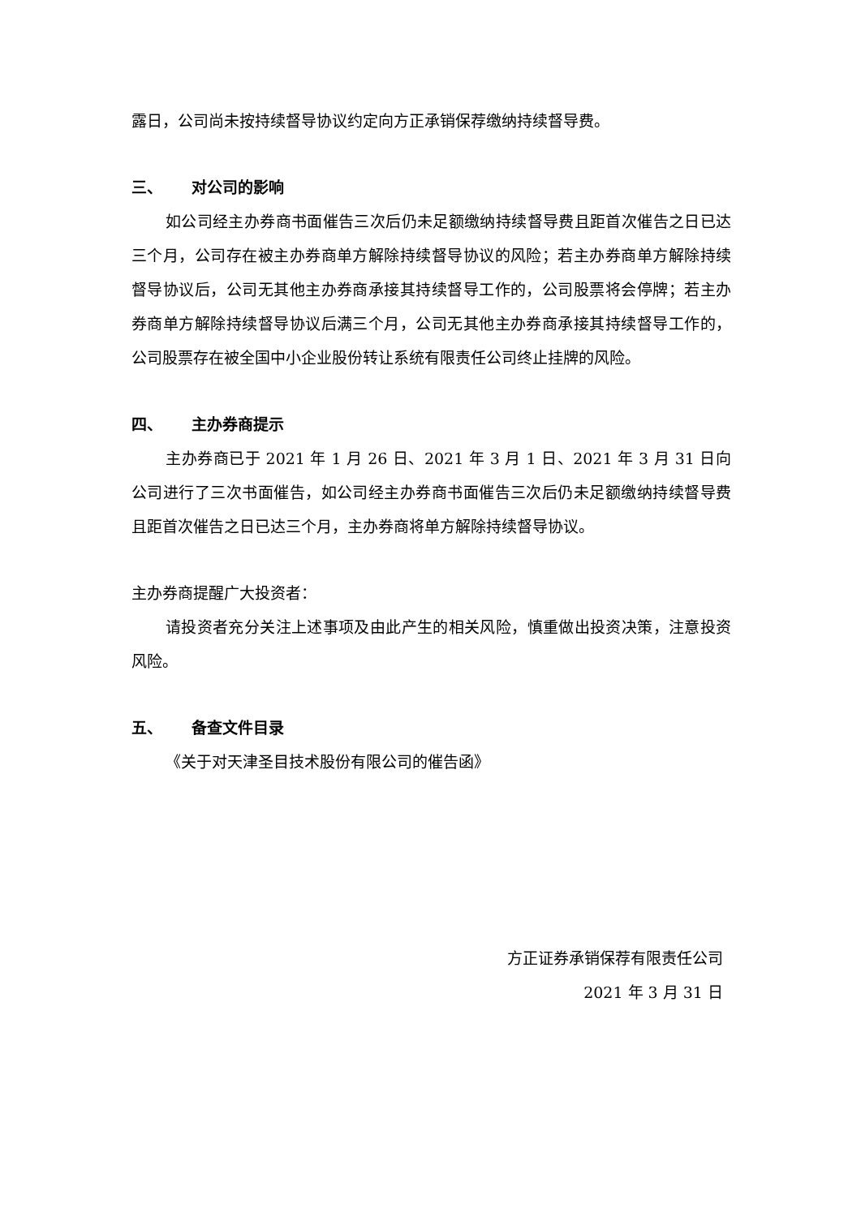露日，公司尚未按持续督导协议约定向方正承销保荐缴纳持续督导费。
三、 对公司的影响
如公司经主办券商书面催告三次后仍未足额缴纳持续督导费且距首次催告之日已达三个月，公司存在被主办券商单方解除持续督导协议的风险；若主办券商单方解除持续督导协议后，公司无其他主办券商承接其持续督导工作的，公司股票将会停牌；若主办券商单方解除持续督导协议后满三个月，公司无其他主办券商承接其持续督导工作的，公司股票存在被全国中小企业股份转让系统有限责任公司终止挂牌的风险。
四、 主办券商提示
主办券商已于 2021 年 1 月 26 日、2021 年 3 月 1 日、2021 年 3 月 31 日向公司进行了三次书面催告，如公司经主办券商书面催告三次后仍未足额缴纳持续督导费且距首次催告之日已达三个月，主办券商将单方解除持续督导协议。
主办券商提醒广大投资者：
请投资者充分关注上述事项及由此产生的相关风险，慎重做出投资决策，注意投资风险。
五、 备查文件目录
《关于对天津圣目技术股份有限公司的催告函》
方正证券承销保荐有限责任公司
2021 年 3 月 31 日